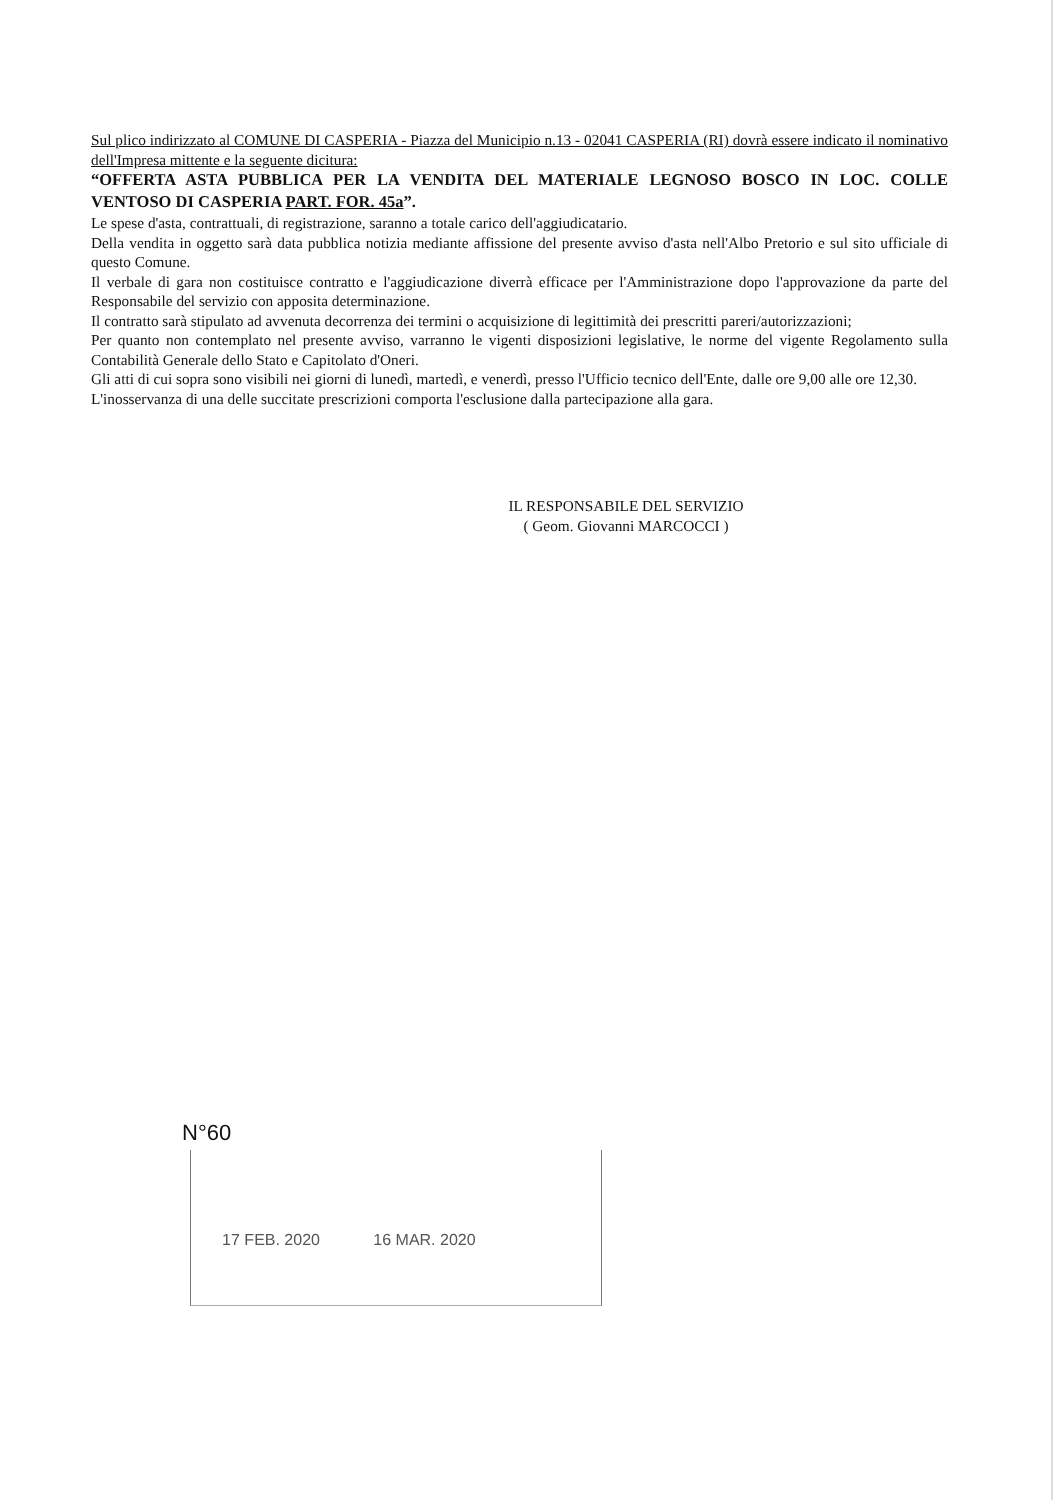Sul plico indirizzato al COMUNE DI CASPERIA - Piazza del Municipio n.13 - 02041 CASPERIA (RI) dovrà essere indicato il nominativo dell'Impresa mittente e la seguente dicitura:
“OFFERTA ASTA PUBBLICA PER LA VENDITA DEL MATERIALE LEGNOSO BOSCO IN LOC. COLLE VENTOSO DI CASPERIA PART. FOR. 45a”.
Le spese d'asta, contrattuali, di registrazione, saranno a totale carico dell'aggiudicatario.
Della vendita in oggetto sarà data pubblica notizia mediante affissione del presente avviso d'asta nell'Albo Pretorio e sul sito ufficiale di questo Comune.
Il verbale di gara non costituisce contratto e l'aggiudicazione diverrà efficace per l'Amministrazione dopo l'approvazione da parte del Responsabile del servizio con apposita determinazione.
Il contratto sarà stipulato ad avvenuta decorrenza dei termini o acquisizione di legittimità dei prescritti pareri/autorizzazioni;
Per quanto non contemplato nel presente avviso, varranno le vigenti disposizioni legislative, le norme del vigente Regolamento sulla Contabilità Generale dello Stato e Capitolato d'Oneri.
Gli atti di cui sopra sono visibili nei giorni di lunedì, martedì, e venerdì, presso l'Ufficio tecnico dell'Ente, dalle ore 9,00 alle ore 12,30.
L'inosservanza di una delle succitate prescrizioni comporta l'esclusione dalla partecipazione alla gara.
IL RESPONSABILE DEL SERVIZIO
( Geom. Giovanni MARCOCCI )
N°60
17 FEB. 2020 16 MAR. 2020